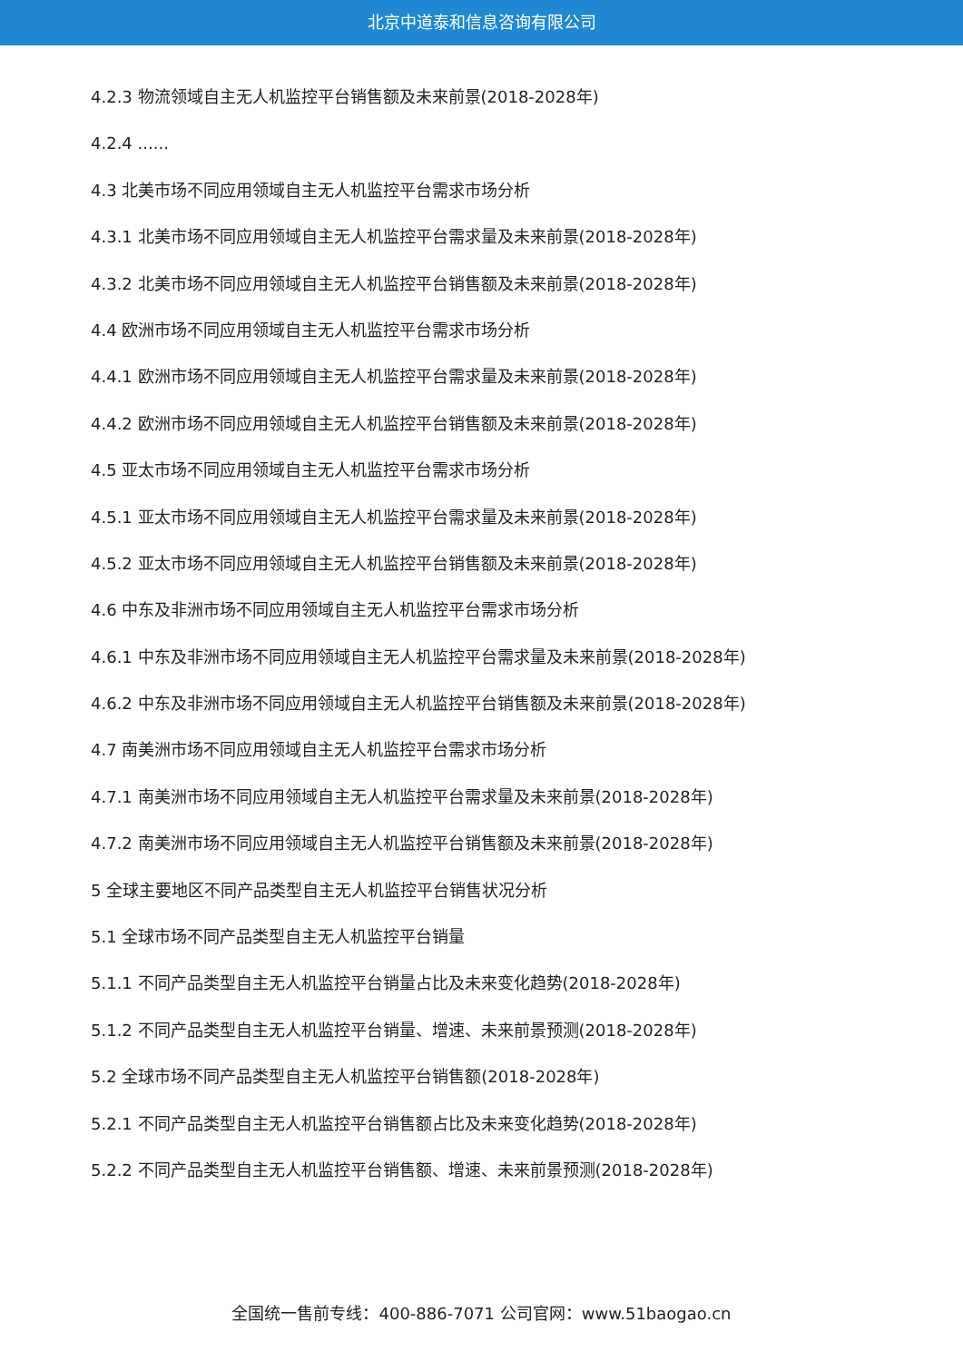北京中道泰和信息咨询有限公司
4.2.3 物流领域自主无人机监控平台销售额及未来前景(2018-2028年)
4.2.4 ......
4.3 北美市场不同应用领域自主无人机监控平台需求市场分析
4.3.1 北美市场不同应用领域自主无人机监控平台需求量及未来前景(2018-2028年)
4.3.2 北美市场不同应用领域自主无人机监控平台销售额及未来前景(2018-2028年)
4.4 欧洲市场不同应用领域自主无人机监控平台需求市场分析
4.4.1 欧洲市场不同应用领域自主无人机监控平台需求量及未来前景(2018-2028年)
4.4.2 欧洲市场不同应用领域自主无人机监控平台销售额及未来前景(2018-2028年)
4.5 亚太市场不同应用领域自主无人机监控平台需求市场分析
4.5.1 亚太市场不同应用领域自主无人机监控平台需求量及未来前景(2018-2028年)
4.5.2 亚太市场不同应用领域自主无人机监控平台销售额及未来前景(2018-2028年)
4.6 中东及非洲市场不同应用领域自主无人机监控平台需求市场分析
4.6.1 中东及非洲市场不同应用领域自主无人机监控平台需求量及未来前景(2018-2028年)
4.6.2 中东及非洲市场不同应用领域自主无人机监控平台销售额及未来前景(2018-2028年)
4.7 南美洲市场不同应用领域自主无人机监控平台需求市场分析
4.7.1 南美洲市场不同应用领域自主无人机监控平台需求量及未来前景(2018-2028年)
4.7.2 南美洲市场不同应用领域自主无人机监控平台销售额及未来前景(2018-2028年)
5 全球主要地区不同产品类型自主无人机监控平台销售状况分析
5.1 全球市场不同产品类型自主无人机监控平台销量
5.1.1 不同产品类型自主无人机监控平台销量占比及未来变化趋势(2018-2028年)
5.1.2 不同产品类型自主无人机监控平台销量、增速、未来前景预测(2018-2028年)
5.2 全球市场不同产品类型自主无人机监控平台销售额(2018-2028年)
5.2.1 不同产品类型自主无人机监控平台销售额占比及未来变化趋势(2018-2028年)
5.2.2 不同产品类型自主无人机监控平台销售额、增速、未来前景预测(2018-2028年)
全国统一售前专线：400-886-7071 公司官网：www.51baogao.cn